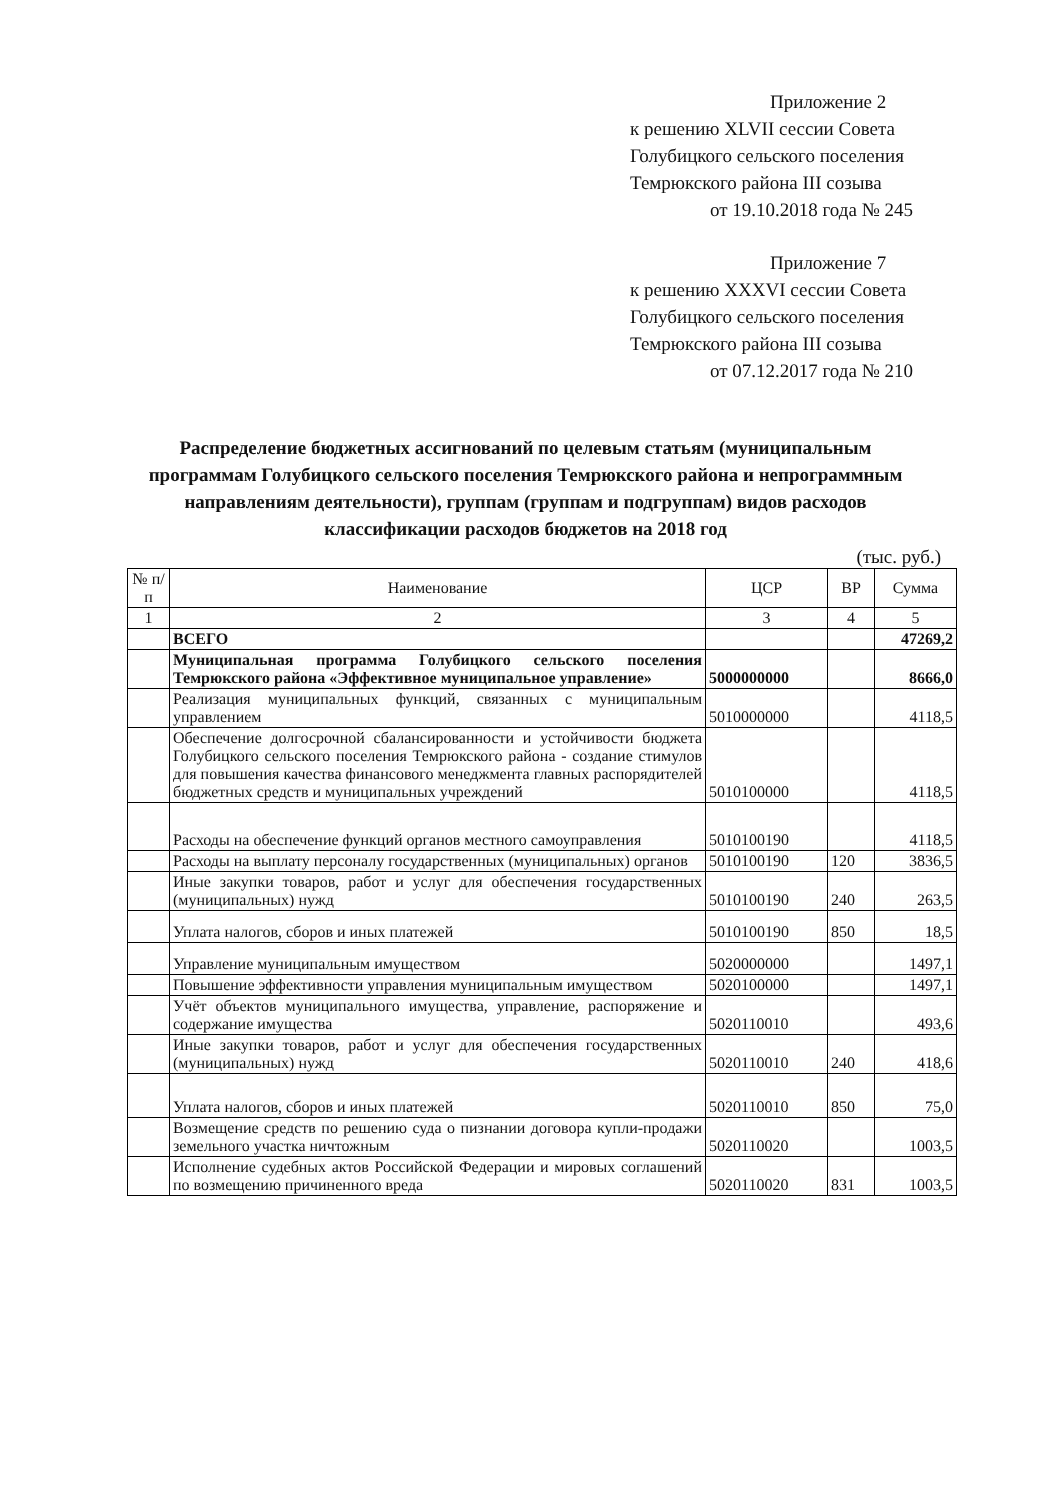Приложение 2
к решению XLVII сессии Совета
Голубицкого сельского поселения
Темрюкского района III созыва
от 19.10.2018 года № 245
Приложение 7
к решению XXXVI сессии Совета
Голубицкого сельского поселения
Темрюкского района III созыва
от 07.12.2017 года № 210
Распределение бюджетных ассигнований по целевым статьям (муниципальным программам Голубицкого сельского поселения Темрюкского района и непрограммным направлениям деятельности), группам (группам и подгруппам) видов расходов классификации расходов бюджетов на 2018 год
(тыс. руб.)
| № п/п | Наименование | ЦСР | ВР | Сумма |
| --- | --- | --- | --- | --- |
| 1 | 2 | 3 | 4 | 5 |
| | ВСЕГО | | | 47269,2 |
| | Муниципальная программа Голубицкого сельского поселения Темрюкского района «Эффективное муниципальное управление» | 5000000000 | | 8666,0 |
| | Реализация муниципальных функций, связанных с муниципальным управлением | 5010000000 | | 4118,5 |
| | Обеспечение долгосрочной сбалансированности и устойчивости бюджета Голубицкого сельского поселения Темрюкского района - создание стимулов для повышения качества финансового менеджмента главных распорядителей бюджетных средств и муниципальных учреждений | 5010100000 | | 4118,5 |
| | Расходы на обеспечение функций органов местного самоуправления | 5010100190 | | 4118,5 |
| | Расходы на выплату персоналу государственных (муниципальных) органов | 5010100190 | 120 | 3836,5 |
| | Иные закупки товаров, работ и услуг для обеспечения государственных (муниципальных) нужд | 5010100190 | 240 | 263,5 |
| | Уплата налогов, сборов и иных платежей | 5010100190 | 850 | 18,5 |
| | Управление муниципальным имуществом | 5020000000 | | 1497,1 |
| | Повышение эффективности управления муниципальным имуществом | 5020100000 | | 1497,1 |
| | Учёт объектов муниципального имущества, управление, распоряжение и содержание имущества | 5020110010 | | 493,6 |
| | Иные закупки товаров, работ и услуг для обеспечения государственных (муниципальных) нужд | 5020110010 | 240 | 418,6 |
| | Уплата налогов, сборов и иных платежей | 5020110010 | 850 | 75,0 |
| | Возмещение средств по решению суда о пизнании договора купли-продажи земельного участка ничтожным | 5020110020 | | 1003,5 |
| | Исполнение судебных актов Российской Федерации и мировых соглашений по возмещению причиненного вреда | 5020110020 | 831 | 1003,5 |